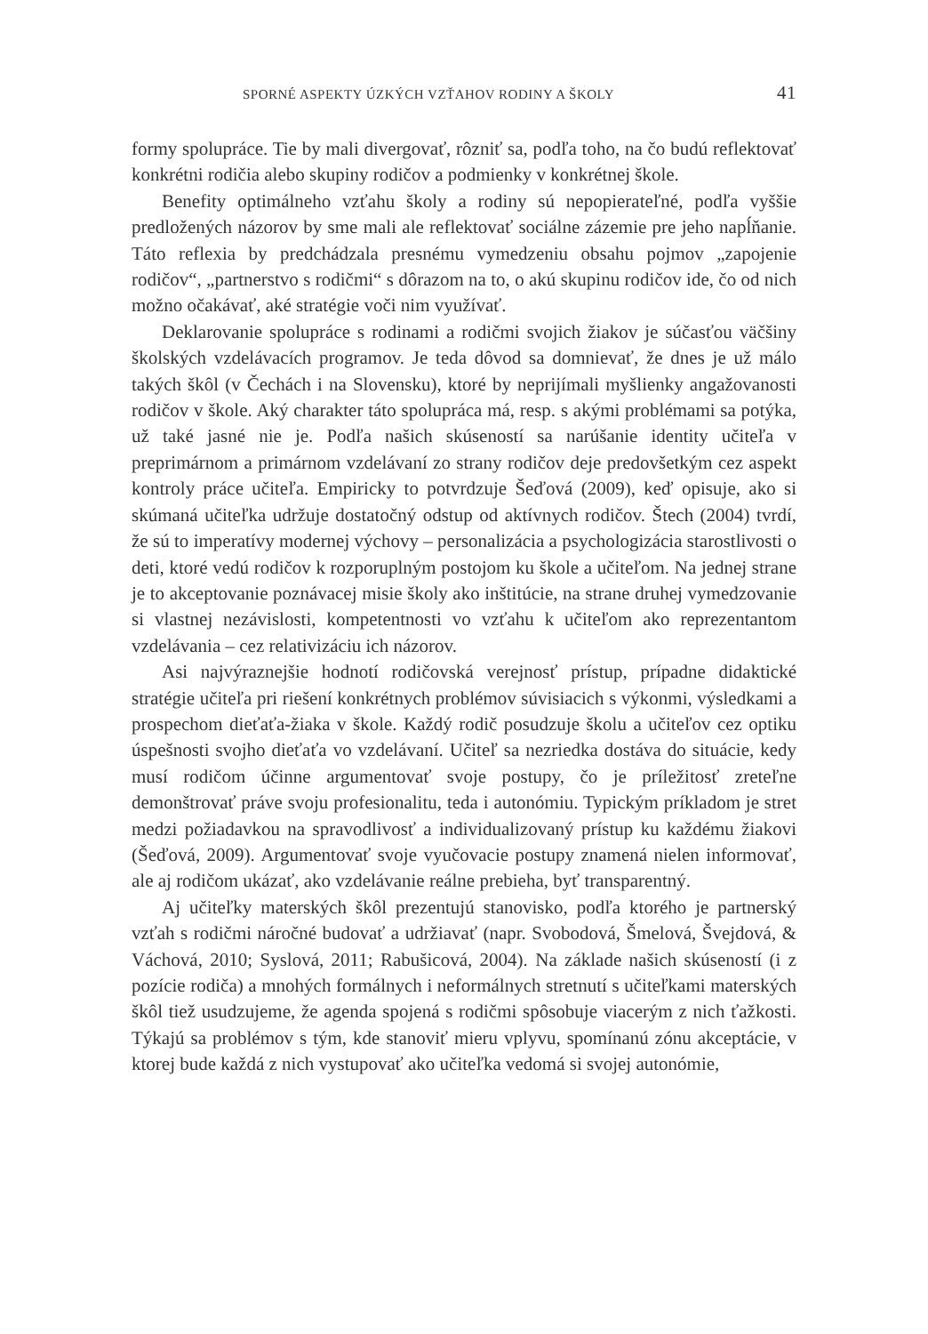SPORNÉ ASPEKTY ÚZKÝCH VZŤAHOV RODINY A ŠKOLY 41
formy spolupráce. Tie by mali divergovať, rôzniť sa, podľa toho, na čo budú reflektovať konkrétni rodičia alebo skupiny rodičov a podmienky v konkrétnej škole.
Benefity optimálneho vzťahu školy a rodiny sú nepopierateľné, podľa vyššie predložených názorov by sme mali ale reflektovať sociálne zázemie pre jeho napĺňanie. Táto reflexia by predchádzala presnému vymedzeniu obsahu pojmov „zapojenie rodičov“, „partnerstvo s rodičmi“ s dôrazom na to, o akú skupinu rodičov ide, čo od nich možno očakávať, aké stratégie voči nim využívať.
Deklarovanie spolupráce s rodinami a rodičmi svojich žiakov je súčasťou väčšiny školských vzdelávacích programov. Je teda dôvod sa domnievať, že dnes je už málo takých škôl (v Čechách i na Slovensku), ktoré by neprijímali myšlienky angažovanosti rodičov v škole. Aký charakter táto spolupráca má, resp. s akými problémami sa potýka, už také jasné nie je. Podľa našich skúseností sa narúšanie identity učiteľa v preprimárnom a primárnom vzdelávaní zo strany rodičov deje predovšetkým cez aspekt kontroly práce učiteľa. Empiricky to potvrdzuje Šeďová (2009), keď opisuje, ako si skúmaná učiteľka udržuje dostatočný odstup od aktívnych rodičov. Štech (2004) tvrdí, že sú to imperatívy modernej výchovy – personalizácia a psychologizácia starostlivosti o deti, ktoré vedú rodičov k rozporuplným postojom ku škole a učiteľom. Na jednej strane je to akceptovanie poznávacej misie školy ako inštitúcie, na strane druhej vymedzovanie si vlastnej nezávislosti, kompetentnosti vo vzťahu k učiteľom ako reprezentantom vzdelávania – cez relativizáciu ich názorov.
Asi najvýraznejšie hodnotí rodičovská verejnosť prístup, prípadne didaktické stratégie učiteľa pri riešení konkrétnych problémov súvisiacich s výkonmi, výsledkami a prospechom dieťaťa-žiaka v škole. Každý rodič posudzuje školu a učiteľov cez optiku úspešnosti svojho dieťaťa vo vzdelávaní. Učiteľ sa nezriedka dostáva do situácie, kedy musí rodičom účinne argumentovať svoje postupy, čo je príležitosť zreteľne demonštrovať práve svoju profesionalitu, teda i autonómiu. Typickým príkladom je stret medzi požiadavkou na spravodlivosť a individualizovaný prístup ku každému žiakovi (Šeďová, 2009). Argumentovať svoje vyučovacie postupy znamená nielen informovať, ale aj rodičom ukázať, ako vzdelávanie reálne prebieha, byť transparentný.
Aj učiteľky materských škôl prezentujú stanovisko, podľa ktorého je partnerský vzťah s rodičmi náročné budovať a udržiavať (napr. Svobodová, Šmelová, Švejdová, & Váchová, 2010; Syslová, 2011; Rabušicová, 2004). Na základe našich skúseností (i z pozície rodiča) a mnohých formálnych i neformálnych stretnutí s učiteľkami materských škôl tiež usudzujeme, že agenda spojená s rodičmi spôsobuje viacerým z nich ťažkosti. Týkajú sa problémov s tým, kde stanoviť mieru vplyvu, spomínanú zónu akceptácie, v ktorej bude každá z nich vystupovať ako učiteľka vedomá si svojej autonómie,